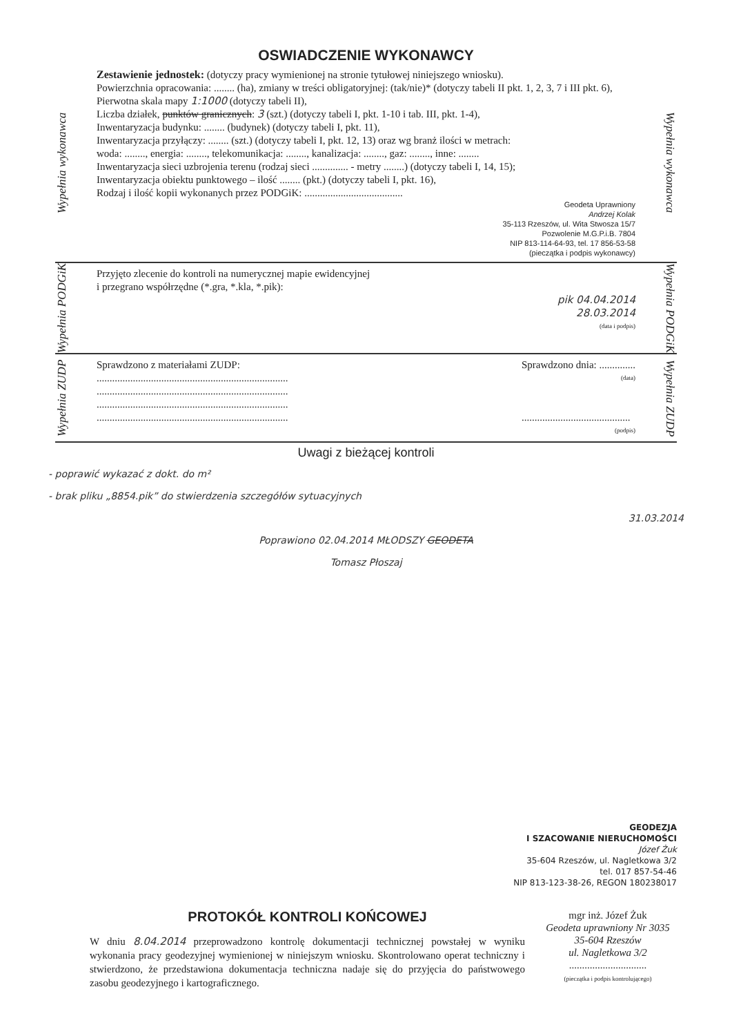OSWIADCZENIE WYKONAWCY
Wypełnia wykonawca
Zestawienie jednostek: (dotyczy pracy wymienionej na stronie tytułowej niniejszego wniosku).
Powierzchnia opracowania: ........ (ha), zmiany w treści obligatoryjnej: (tak/nie)* (dotyczy tabeli II pkt. 1, 2, 3, 7 i III pkt. 6),
Pierwotna skala mapy 1:1000 (dotyczy tabeli II),
Liczba działek, punktów granicznych: 3 (szt.) (dotyczy tabeli I, pkt. 1-10 i tab. III, pkt. 1-4),
Inwentaryzacja budynku: ........ (budynek) (dotyczy tabeli I, pkt. 11),
Inwentaryzacja przyłączy: ........ (szt.) (dotyczy tabeli I, pkt. 12, 13) oraz wg branż ilości w metrach:
woda: ........, energia: ........, telekomunikacja: ........, kanalizacja: ........, gaz: ........, inne: ........
Inwentaryzacja sieci uzbrojenia terenu (rodzaj sieci .............. - metry ........) (dotyczy tabeli I, 14, 15);
Inwentaryzacja obiektu punktowego – ilość ........ (pkt.) (dotyczy tabeli I, pkt. 16),
Rodzaj i ilość kopii wykonanych przez PODGiK: ......................................
Geodeta Uprawniony
Andrzej Kolak
35-113 Rzeszów, ul. Wita Stwosza 15/7
Pozwolenie M.G.P.i.B. 7804
NIP 813-114-64-93, tel. 17 856-53-58
(pieczątka i podpis wykonawcy)
Wypełnia wykonawca
Wypełnia PODGiK
Przyjęto zlecenie do kontroli na numerycznej mapie ewidencyjnej
i przegrano współrzędne (*.gra, *.kla, *.pik):
pik 04.04.2014
28.03.2014
(data i podpis)
Wypełnia PODGiK
Wypełnia ZUDP
Sprawdzono z materiałami ZUDP:
..........................................................................
..........................................................................
..........................................................................
..........................................................................
Sprawdzono dnia: ..............
(data)
..........................................
(podpis)
Wypełnia ZUDP
Uwagi z bieżącej kontroli
- poprawić wykazać z dokt. do m²
- brak pliku „8854.pik” do stwierdzenia szczegółów sytuacyjnych
31.03.2014
Poprawiono 02.04.2014 MŁODSZY GEODETA
Tomasz Płoszaj
GEODEZJA
I SZACOWANIE NIERUCHOMOŚCI
Józef Żuk
35-604 Rzeszów, ul. Nagletkowa 3/2
tel. 017 857-54-46
NIP 813-123-38-26, REGON 180238017
PROTOKÓŁ KONTROLI KOŃCOWEJ
W dniu 8.04.2014 przeprowadzono kontrolę dokumentacji technicznej powstałej w wyniku wykonania pracy geodezyjnej wymienionej w niniejszym wniosku. Skontrolowano operat techniczny i stwierdzono, że przedstawiona dokumentacja techniczna nadaje się do przyjęcia do państwowego zasobu geodezyjnego i kartograficznego.
mgr inż. Józef Żuk
Geodeta uprawniony Nr 3035
35-604 Rzeszów
ul. Nagletkowa 3/2
..............................
(pieczątka i podpis kontrolującego)